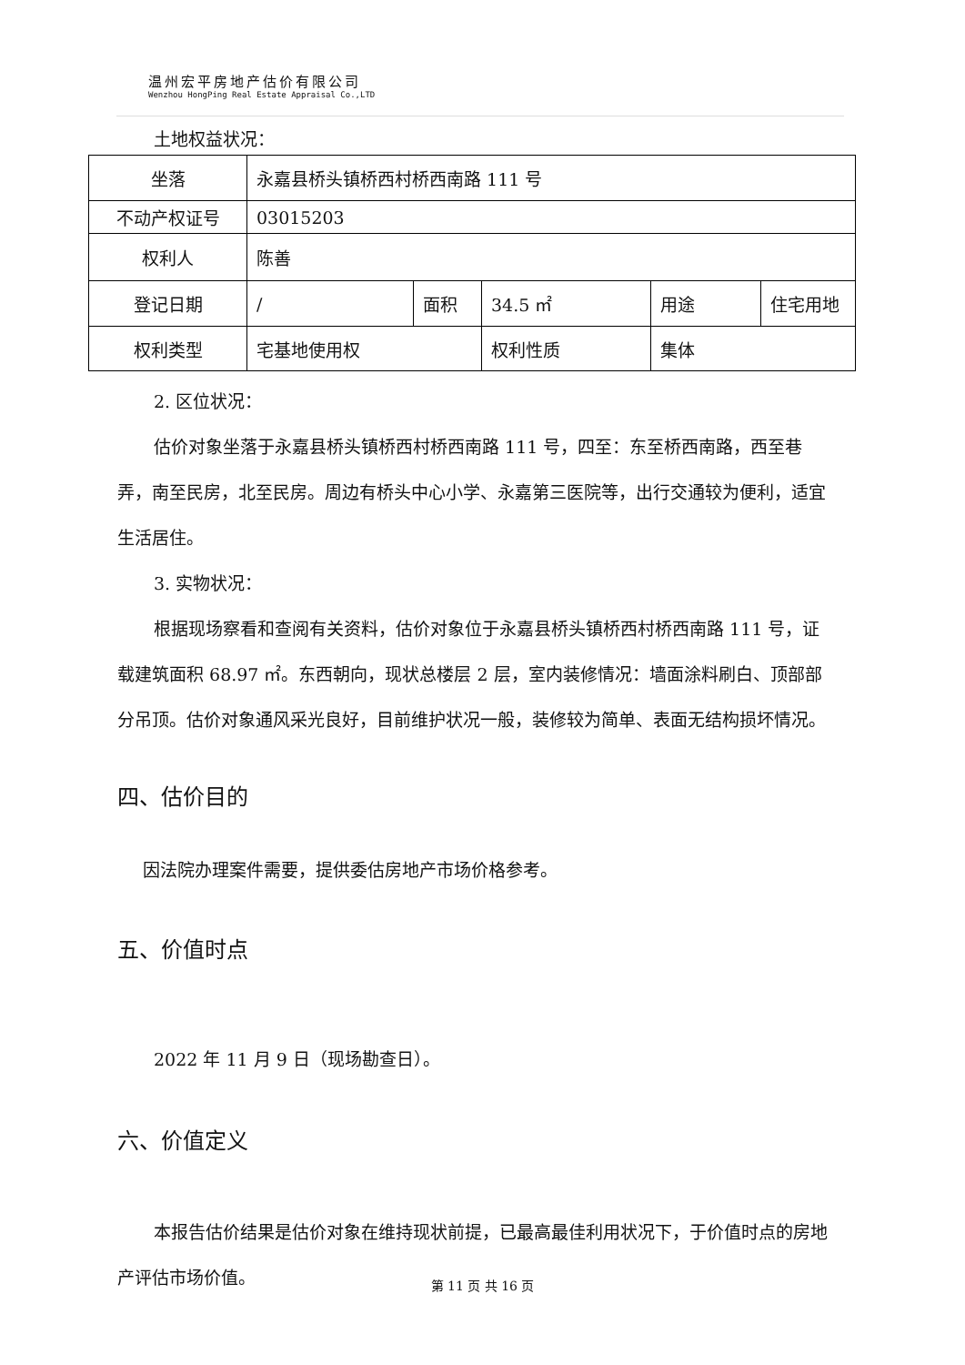温州宏平房地产估价有限公司
Wenzhou HongPing Real Estate Appraisal Co.,LTD
土地权益状况：
| 坐落 | 永嘉县桥头镇桥西村桥西南路 111 号 | | | | |
| 不动产权证号 | 03015203 | | | | |
| 权利人 | 陈善 | | | | |
| 登记日期 | / | 面积 | 34.5 ㎡ | 用途 | 住宅用地 |
| 权利类型 | 宅基地使用权 | | 权利性质 | 集体 | |
2. 区位状况：
估价对象坐落于永嘉县桥头镇桥西村桥西南路 111 号，四至：东至桥西南路，西至巷弄，南至民房，北至民房。周边有桥头中心小学、永嘉第三医院等，出行交通较为便利，适宜生活居住。
3. 实物状况：
根据现场察看和查阅有关资料，估价对象位于永嘉县桥头镇桥西村桥西南路 111 号，证载建筑面积 68.97 ㎡。东西朝向，现状总楼层 2 层，室内装修情况：墙面涂料刷白、顶部部分吊顶。估价对象通风采光良好，目前维护状况一般，装修较为简单、表面无结构损坏情况。
四、估价目的
因法院办理案件需要，提供委估房地产市场价格参考。
五、价值时点
2022 年 11 月 9 日（现场勘查日）。
六、价值定义
本报告估价结果是估价对象在维持现状前提，已最高最佳利用状况下，于价值时点的房地产评估市场价值。
第 11 页 共 16 页